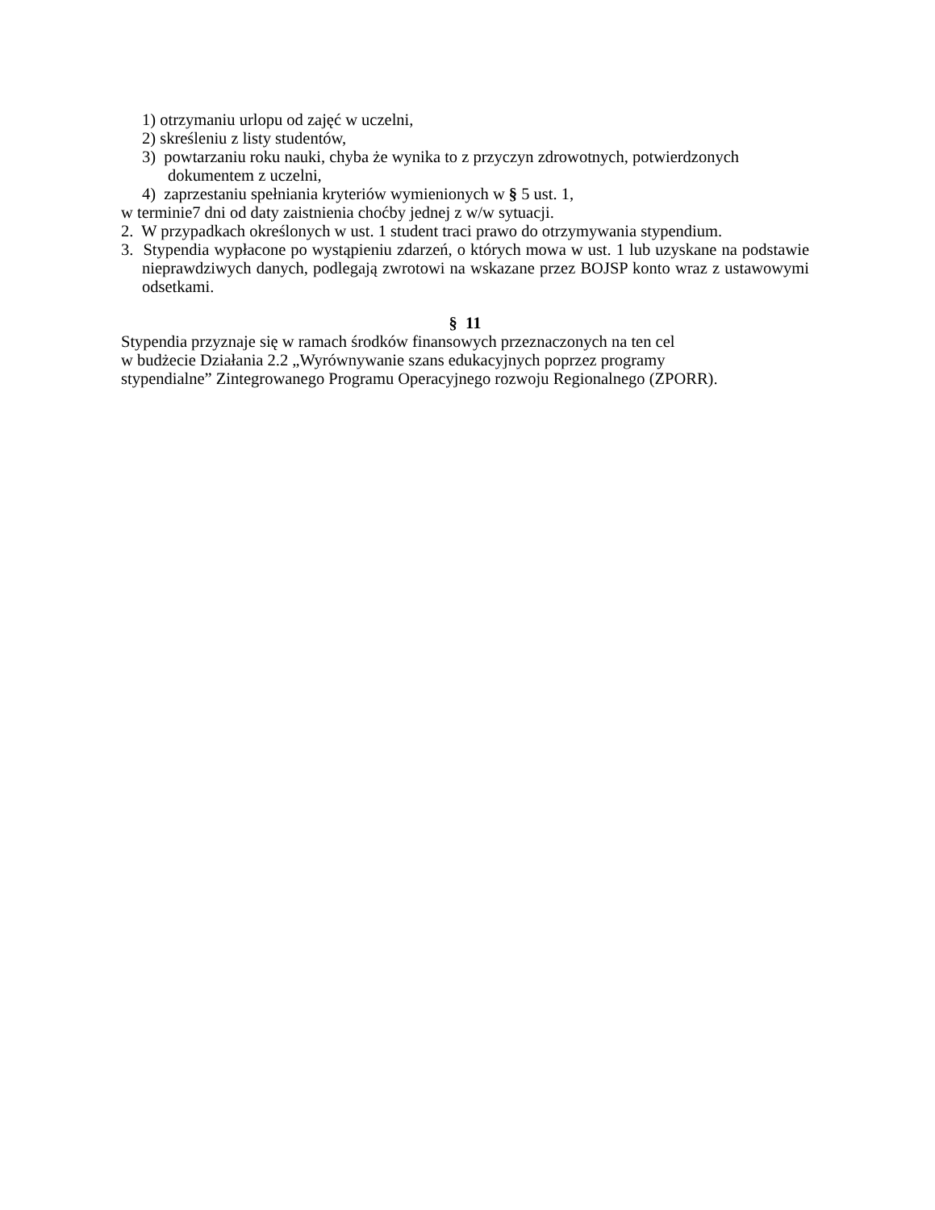1) otrzymaniu urlopu od zajęć w uczelni,
2) skreśleniu z listy studentów,
3) powtarzaniu roku nauki, chyba że wynika to z przyczyn zdrowotnych, potwierdzonych
dokumentem z uczelni,
4) zaprzestaniu spełniania kryteriów wymienionych w § 5 ust. 1,
w terminie7 dni od daty zaistnienia choćby jednej z w/w sytuacji.
2. W przypadkach określonych w ust. 1 student traci prawo do otrzymywania stypendium.
3. Stypendia wypłacone po wystąpieniu zdarzeń, o których mowa w ust. 1 lub uzyskane na podstawie nieprawdziwych danych, podlegają zwrotowi na wskazane przez BOJSP konto wraz z ustawowymi odsetkami.
§ 11
Stypendia przyznaje się w ramach środków finansowych przeznaczonych na ten cel
w budżecie Działania 2.2 „Wyrównywanie szans edukacyjnych poprzez programy
stypendialne” Zintegrowanego Programu Operacyjnego rozwoju Regionalnego (ZPORR).